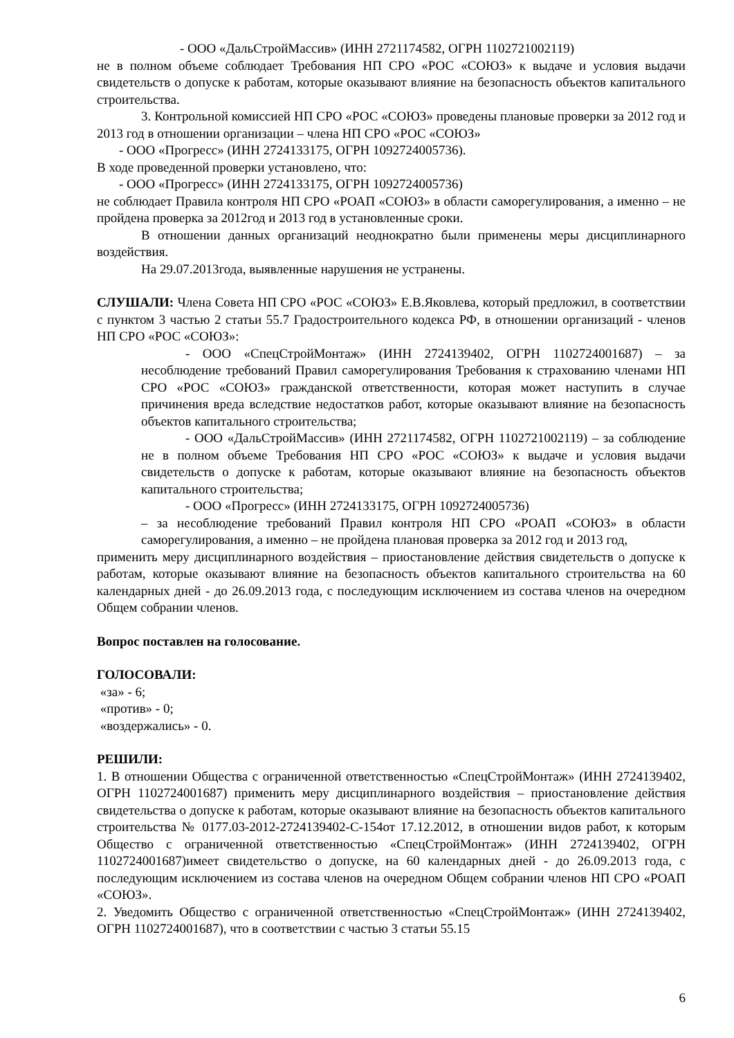- ООО «ДальСтройМассив» (ИНН 2721174582, ОГРН 1102721002119)
не в полном объеме соблюдает Требования НП СРО «РОС «СОЮЗ» к выдаче и условия выдачи свидетельств о допуске к работам, которые оказывают влияние на безопасность объектов капитального строительства.
3. Контрольной комиссией НП СРО «РОС «СОЮЗ» проведены плановые проверки за 2012 год и 2013 год в отношении организации – члена НП СРО «РОС «СОЮЗ»
- ООО «Прогресс» (ИНН 2724133175, ОГРН 1092724005736).
В ходе проведенной проверки установлено, что:
- ООО «Прогресс» (ИНН 2724133175, ОГРН 1092724005736)
не соблюдает Правила контроля НП СРО «РОАП «СОЮЗ» в области саморегулирования, а именно – не пройдена проверка за 2012год и 2013 год в установленные сроки.
В отношении данных организаций неоднократно были применены меры дисциплинарного воздействия.
На 29.07.2013года, выявленные нарушения не устранены.
СЛУШАЛИ: Члена Совета НП СРО «РОС «СОЮЗ» Е.В.Яковлева, который предложил, в соответствии с пунктом 3 частью 2 статьи 55.7 Градостроительного кодекса РФ, в отношении организаций - членов НП СРО «РОС «СОЮЗ»:
- ООО «СпецСтройМонтаж» (ИНН 2724139402, ОГРН 1102724001687) – за несоблюдение требований Правил саморегулирования Требования к страхованию членами НП СРО «РОС «СОЮЗ» гражданской ответственности, которая может наступить в случае причинения вреда вследствие недостатков работ, которые оказывают влияние на безопасность объектов капитального строительства;
- ООО «ДальСтройМассив» (ИНН 2721174582, ОГРН 1102721002119) – за соблюдение не в полном объеме Требования НП СРО «РОС «СОЮЗ» к выдаче и условия выдачи свидетельств о допуске к работам, которые оказывают влияние на безопасность объектов капитального строительства;
- ООО «Прогресс» (ИНН 2724133175, ОГРН 1092724005736)
– за несоблюдение требований Правил контроля НП СРО «РОАП «СОЮЗ» в области саморегулирования, а именно – не пройдена плановая проверка за 2012 год и 2013 год,
применить меру дисциплинарного воздействия – приостановление действия свидетельств о допуске к работам, которые оказывают влияние на безопасность объектов капитального строительства на 60 календарных дней - до 26.09.2013 года, с последующим исключением из состава членов на очередном Общем собрании членов.
Вопрос поставлен на голосование.
ГОЛОСОВАЛИ:
«за» - 6;
«против» - 0;
«воздержались» - 0.
РЕШИЛИ:
1. В отношении Общества с ограниченной ответственностью «СпецСтройМонтаж» (ИНН 2724139402, ОГРН 1102724001687) применить меру дисциплинарного воздействия – приостановление действия свидетельства о допуске к работам, которые оказывают влияние на безопасность объектов капитального строительства № 0177.03-2012-2724139402-С-154от 17.12.2012, в отношении видов работ, к которым Общество с ограниченной ответственностью «СпецСтройМонтаж» (ИНН 2724139402, ОГРН 1102724001687)имеет свидетельство о допуске, на 60 календарных дней - до 26.09.2013 года, с последующим исключением из состава членов на очередном Общем собрании членов НП СРО «РОАП «СОЮЗ».
2. Уведомить Общество с ограниченной ответственностью «СпецСтройМонтаж» (ИНН 2724139402, ОГРН 1102724001687), что в соответствии с частью 3 статьи 55.15
6